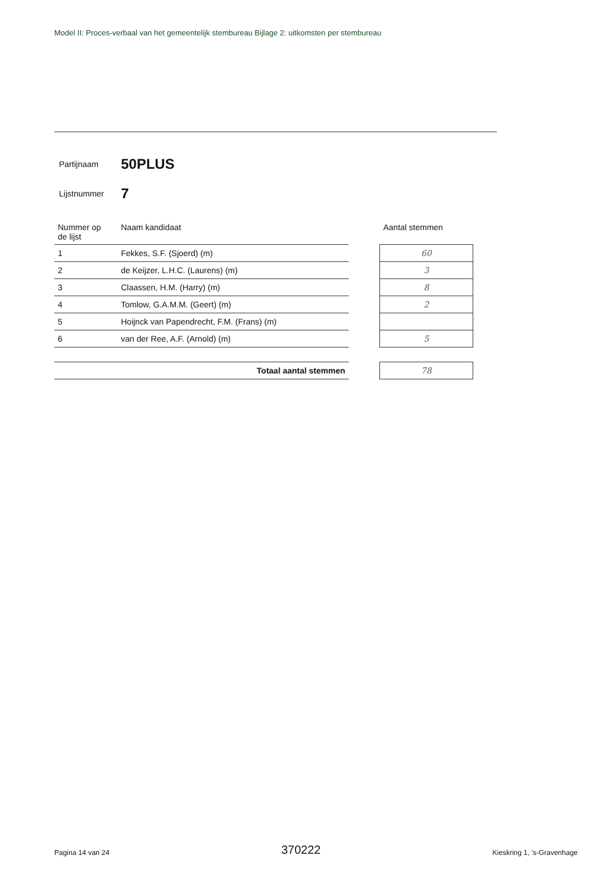Model II: Proces-verbaal van het gemeentelijk stembureau Bijlage 2: uitkomsten per stembureau
Partijnaam 50PLUS
Lijstnummer 7
| Nummer op de lijst | Naam kandidaat | | Aantal stemmen |
| 1 | Fekkes, S.F. (Sjoerd) (m) | | 60 |
| 2 | de Keijzer, L.H.C. (Laurens) (m) | | 3 |
| 3 | Claassen, H.M. (Harry) (m) | | 8 |
| 4 | Tomlow, G.A.M.M. (Geert) (m) | | 2 |
| 5 | Hoijnck van Papendrecht, F.M. (Frans) (m) | | |
| 6 | van der Ree, A.F. (Arnold) (m) | | 5 |
| Totaal aantal stemmen | | | 78 |
Pagina 14 van 24 370222 Kieskring 1, 's-Gravenhage